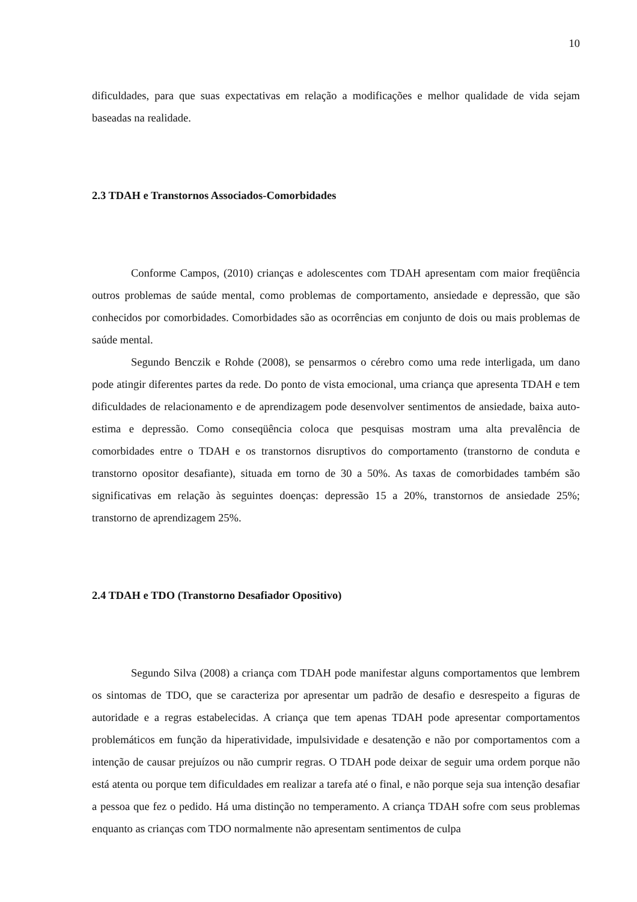10
dificuldades, para que suas expectativas em relação a modificações e melhor qualidade de vida sejam baseadas na realidade.
2.3 TDAH e Transtornos Associados-Comorbidades
Conforme Campos, (2010) crianças e adolescentes com TDAH apresentam com maior freqüência outros problemas de saúde mental, como problemas de comportamento, ansiedade e depressão, que são conhecidos por comorbidades. Comorbidades são as ocorrências em conjunto de dois ou mais problemas de saúde mental.
Segundo Benczik e Rohde (2008), se pensarmos o cérebro como uma rede interligada, um dano pode atingir diferentes partes da rede. Do ponto de vista emocional, uma criança que apresenta TDAH e tem dificuldades de relacionamento e de aprendizagem pode desenvolver sentimentos de ansiedade, baixa auto-estima e depressão. Como conseqüência coloca que pesquisas mostram uma alta prevalência de comorbidades entre o TDAH e os transtornos disruptivos do comportamento (transtorno de conduta e transtorno opositor desafiante), situada em torno de 30 a 50%. As taxas de comorbidades também são significativas em relação às seguintes doenças: depressão 15 a 20%, transtornos de ansiedade 25%; transtorno de aprendizagem 25%.
2.4 TDAH e TDO (Transtorno Desafiador Opositivo)
Segundo Silva (2008) a criança com TDAH pode manifestar alguns comportamentos que lembrem os sintomas de TDO, que se caracteriza por apresentar um padrão de desafio e desrespeito a figuras de autoridade e a regras estabelecidas. A criança que tem apenas TDAH pode apresentar comportamentos problemáticos em função da hiperatividade, impulsividade e desatenção e não por comportamentos com a intenção de causar prejuízos ou não cumprir regras. O TDAH pode deixar de seguir uma ordem porque não está atenta ou porque tem dificuldades em realizar a tarefa até o final, e não porque seja sua intenção desafiar a pessoa que fez o pedido. Há uma distinção no temperamento. A criança TDAH sofre com seus problemas enquanto as crianças com TDO normalmente não apresentam sentimentos de culpa